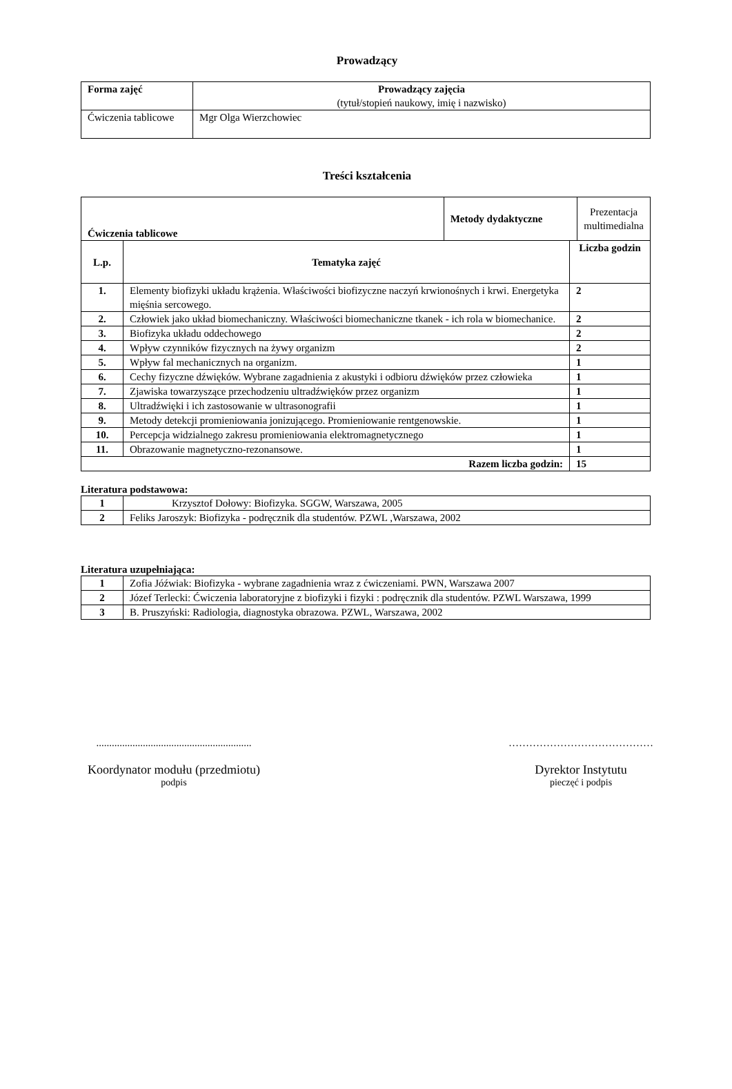Prowadzący
| Forma zajęć | Prowadzący zajęcia (tytuł/stopień naukowy, imię i nazwisko) |
| Ćwiczenia tablicowe | Mgr Olga Wierzchowiec |
Treści kształcenia
| Ćwiczenia tablicowe | | / Metody dydaktyczne / Prezentacja multimedialna / | |
| L.p. | Tematyka zajęć | | Liczba godzin |
| 1. | Elementy biofizyki układu krążenia. Właściwości biofizyczne naczyń krwionośnych i krwi. Energetyka mięśnia sercowego. | | 2 |
| 2. | Człowiek jako układ biomechaniczny. Właściwości biomechaniczne tkanek - ich rola w biomechanice. | | 2 |
| 3. | Biofizyka układu oddechowego | | 2 |
| 4. | Wpływ czynników fizycznych na żywy organizm | | 2 |
| 5. | Wpływ fal mechanicznych na organizm. | | 1 |
| 6. | Cechy fizyczne dźwięków. Wybrane zagadnienia z akustyki i odbioru dźwięków przez człowieka | | 1 |
| 7. | Zjawiska towarzyszące przechodzeniu ultradźwięków przez organizm | | 1 |
| 8. | Ultradźwięki i ich zastosowanie w ultrasonografii | | 1 |
| 9. | Metody detekcji promieniowania jonizującego. Promieniowanie rentgenowskie. | | 1 |
| 10. | Percepcja widzialnego zakresu promieniowania elektromagnetycznego | | 1 |
| 11. | Obrazowanie magnetyczno-rezonansowe. | | 1 |
| Razem liczba godzin: | | | 15 |
Literatura podstawowa:
| 1 | Krzysztof Dołowy: Biofizyka. SGGW, Warszawa, 2005 |
| 2 | Feliks Jaroszyk: Biofizyka - podręcznik dla studentów. PZWL ,Warszawa, 2002 |
Literatura uzupełniająca:
| 1 | Zofia Jóźwiak: Biofizyka - wybrane zagadnienia wraz z ćwiczeniami. PWN, Warszawa 2007 |
| 2 | Józef Terlecki: Ćwiczenia laboratoryjne z biofizyki i fizyki : podręcznik dla studentów. PZWL Warszawa, 1999 |
| 3 | B. Pruszyński: Radiologia, diagnostyka obrazowa. PZWL, Warszawa, 2002 |
............................................................
Koordynator modułu (przedmiotu)
podpis
……………………………………
Dyrektor Instytutu
pieczęć i podpis